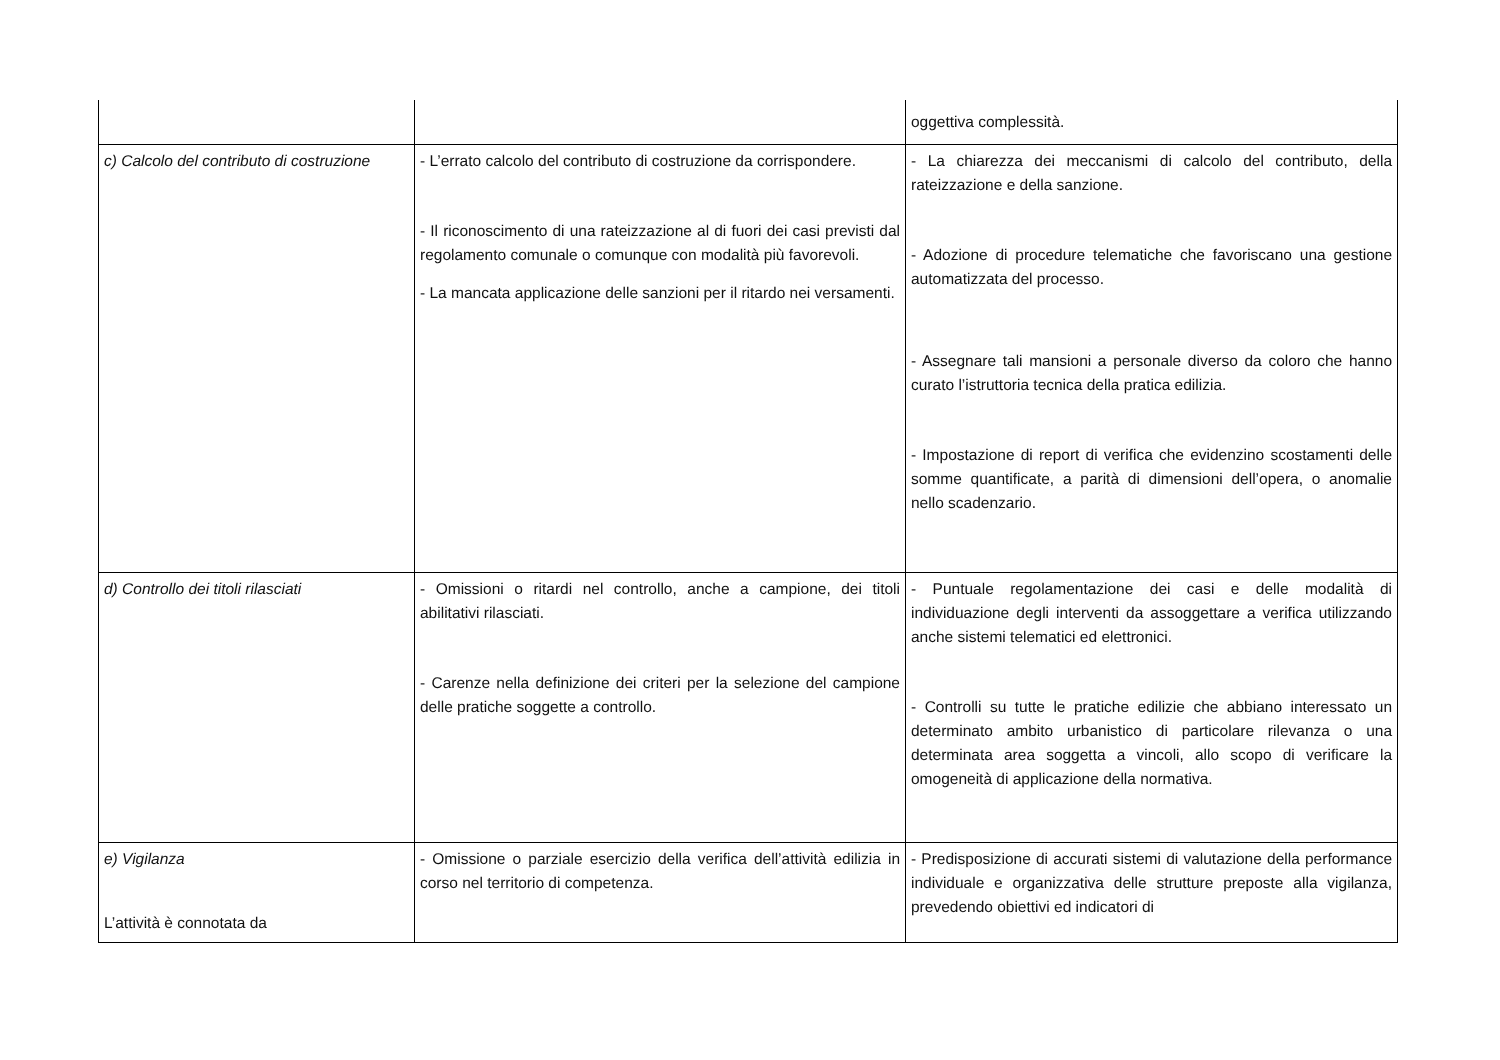| | | oggettiva complessità. |
| c) Calcolo del contributo di costruzione | - L’errato calcolo del contributo di costruzione da corrispondere. - Il riconoscimento di una rateizzazione al di fuori dei casi previsti dal regolamento comunale o comunque con modalità più favorevoli. - La mancata applicazione delle sanzioni per il ritardo nei versamenti. | - La chiarezza dei meccanismi di calcolo del contributo, della rateizzazione e della sanzione. - Adozione di procedure telematiche che favoriscano una gestione automatizzata del processo. - Assegnare tali mansioni a personale diverso da coloro che hanno curato l’istruttoria tecnica della pratica edilizia. - Impostazione di report di verifica che evidenzino scostamenti delle somme quantificate, a parità di dimensioni dell’opera, o anomalie nello scadenzario. |
| d) Controllo dei titoli rilasciati | - Omissioni o ritardi nel controllo, anche a campione, dei titoli abilitativi rilasciati. - Carenze nella definizione dei criteri per la selezione del campione delle pratiche soggette a controllo. | - Puntuale regolamentazione dei casi e delle modalità di individuazione degli interventi da assoggettare a verifica utilizzando anche sistemi telematici ed elettronici. - Controlli su tutte le pratiche edilizie che abbiano interessato un determinato ambito urbanistico di particolare rilevanza o una determinata area soggetta a vincoli, allo scopo di verificare la omogeneità di applicazione della normativa. |
| e) Vigilanza L’attività è connotata da | - Omissione o parziale esercizio della verifica dell’attività edilizia in corso nel territorio di competenza. | - Predisposizione di accurati sistemi di valutazione della performance individuale e organizzativa delle strutture preposte alla vigilanza, prevedendo obiettivi ed indicatori di |